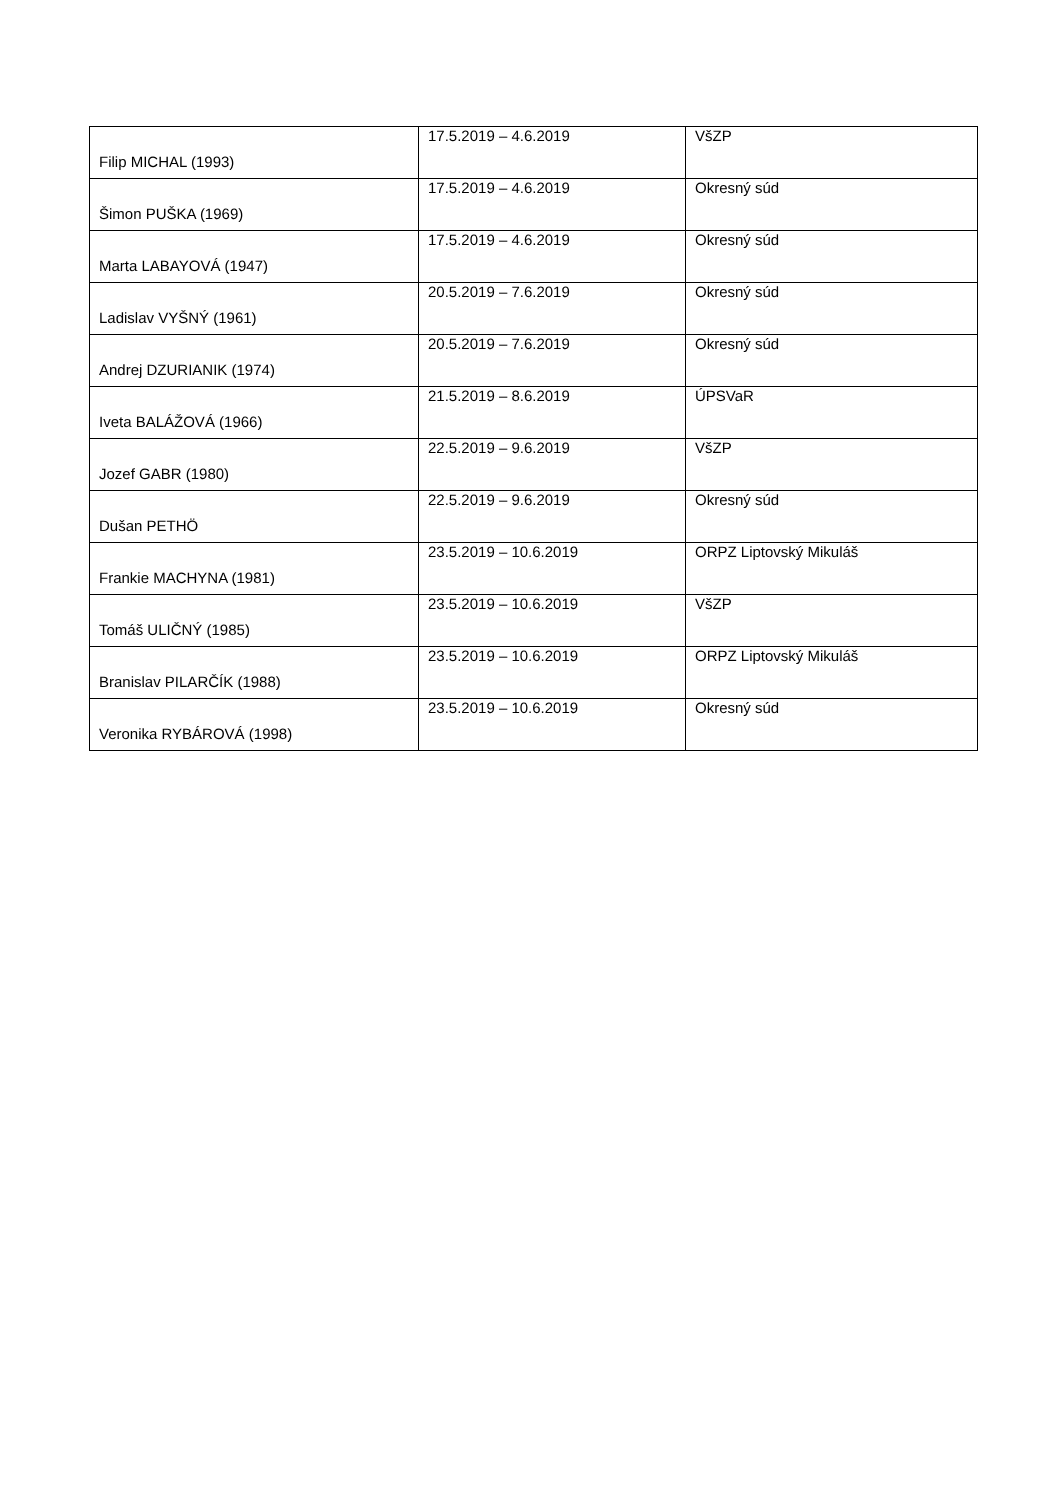| Filip MICHAL (1993) | 17.5.2019 – 4.6.2019 | VšZP |
| Šimon PUŠKA (1969) | 17.5.2019 – 4.6.2019 | Okresný súd |
| Marta LABAYOVÁ (1947) | 17.5.2019 – 4.6.2019 | Okresný súd |
| Ladislav VYŠNÝ (1961) | 20.5.2019 – 7.6.2019 | Okresný súd |
| Andrej DZURIANIK (1974) | 20.5.2019 – 7.6.2019 | Okresný súd |
| Iveta BALÁŽOVÁ (1966) | 21.5.2019 – 8.6.2019 | ÚPSVaR |
| Jozef GABR (1980) | 22.5.2019 – 9.6.2019 | VšZP |
| Dušan PETHÖ | 22.5.2019 – 9.6.2019 | Okresný súd |
| Frankie MACHYNA (1981) | 23.5.2019 – 10.6.2019 | ORPZ Liptovský Mikuláš |
| Tomáš ULIČNÝ (1985) | 23.5.2019 – 10.6.2019 | VšZP |
| Branislav PILARČÍK (1988) | 23.5.2019 – 10.6.2019 | ORPZ Liptovský Mikuláš |
| Veronika RYBÁROVÁ (1998) | 23.5.2019 – 10.6.2019 | Okresný súd |